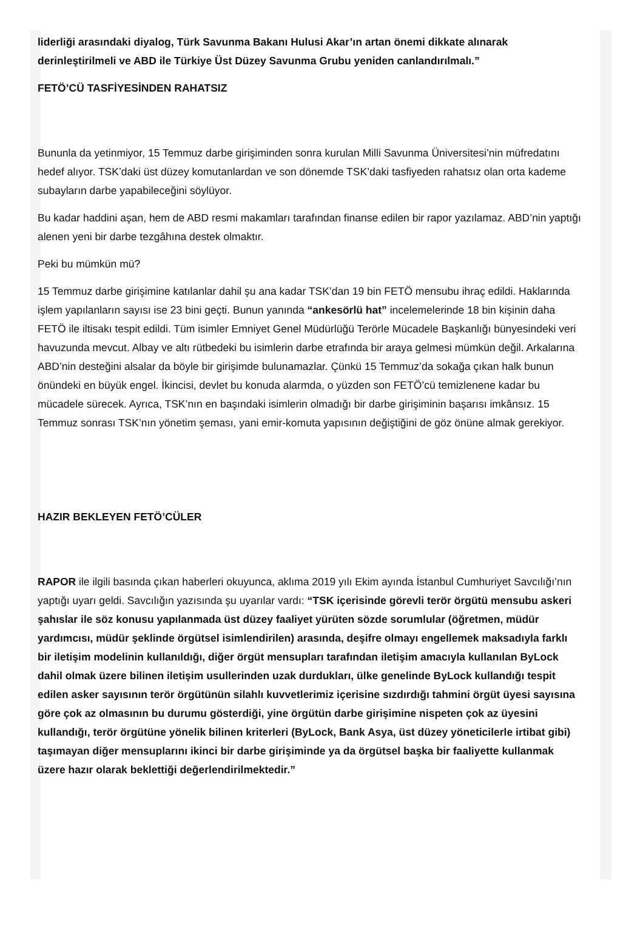liderliği arasındaki diyalog, Türk Savunma Bakanı Hulusi Akar’ın artan önemi dikkate alınarak derinleştirilmeli ve ABD ile Türkiye Üst Düzey Savunma Grubu yeniden canlandırılmalı.”
FETÖ’CÜ TASFİYESİNDEN RAHATSIZ
Bununla da yetinmiyor, 15 Temmuz darbe girişiminden sonra kurulan Milli Savunma Üniversitesi’nin müfredatını hedef alıyor. TSK’daki üst düzey komutanlardan ve son dönemde TSK’daki tasfiyeden rahatsız olan orta kademe subayların darbe yapabileceğini söylüyor.
Bu kadar haddini aşan, hem de ABD resmi makamları tarafından finanse edilen bir rapor yazılamaz. ABD’nin yaptığı alenen yeni bir darbe tezgâhına destek olmaktır.
Peki bu mümkün mü?
15 Temmuz darbe girişimine katılanlar dahil şu ana kadar TSK’dan 19 bin FETÖ mensubu ihraç edildi. Hakları­nda işlem yapılanların sayısı ise 23 bini geçti. Bunun yanında “ankesörlü hat” incelemelerinde 18 bin kişinin daha FETÖ ile iltisakı tespit edildi. Tüm isimler Emniyet Genel Müdürlüğü Terörle Mücadele Başkanlığı bünyesindeki veri havuzunda mevcut. Albay ve altı rütbedeki bu isimlerin darbe etrafında bir araya gelmesi mümkün değil. Arkalarına ABD’nin desteğini alsalar da böyle bir girişimde bulunamazlar. Çünkü 15 Temmuz’da sokağa çıkan halk bunun önündeki en büyük engel. İkincisi, devlet bu konuda alarmda, o yüzden son FETÖ’cü temizlenene kadar bu mücadele sürecek. Ayrıca, TSK’nın en başındaki isimlerin olmadığı bir darbe girişiminin başarısı imkânsız. 15 Temmuz sonrası TSK’nın yönetim şeması, yani emir-komuta yapısının değiştiğini de göz önüne almak gerekiyor.
HAZIR BEKLEYEN FETÖ’CÜLER
RAPOR ile ilgili basında çıkan haberleri okuyunca, aklıma 2019 yılı Ekim ayında İstanbul Cumhuriyet Savcılığı’nın yaptığı uyarı geldi. Savcılığın yazısında şu uyarılar vardı: “TSK içerisinde görevli terör örgütü mensubu askeri şahıslar ile söz konusu yapılanmada üst düzey faaliyet yürüten sözde sorumlular (öğretmen, müdür yardımcısı, müdür şeklinde örgütsel isimlendirilen) arasında, deşifre olmayı engellemek maksadıyla farklı bir iletişim modelinin kullanıldığı, diğer örgüt mensupları tarafından iletişim amacıyla kullanılan ByLock dahil olmak üzere bilinen iletişim usullerinden uzak durdukları, ülke genelinde ByLock kullandığı tespit edilen asker sayısının terör örgütünün silahlı kuvvetlerimiz içerisine sızdırdığı tahmini örgüt üyesi sayısına göre çok az olmasının bu durumu gösterdiği, yine örgütün darbe girişimine nispeten çok az üyesini kullandığı, terör örgütüne yönelik bilinen kriterleri (ByLock, Bank Asya, üst düzey yöneticilerle irtibat gibi) taşımayan diğer mensuplarını ikinci bir darbe girişiminde ya da örgütsel başka bir faaliyette kullanmak üzere hazır olarak beklettiği değerlendirilmektedir.”